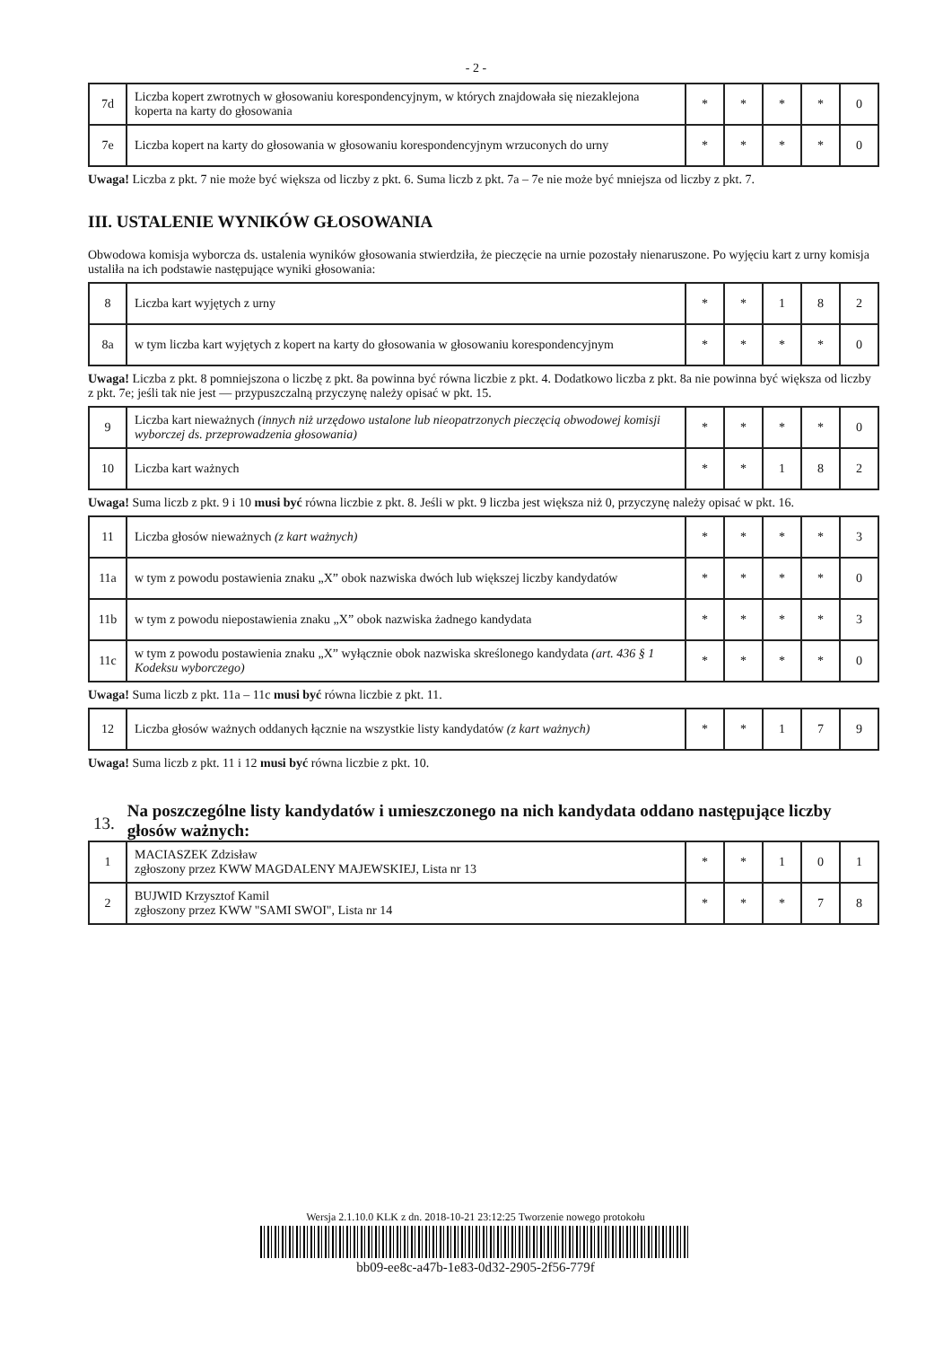- 2 -
| 7d | Liczba kopert zwrotnych w głosowaniu korespondencyjnym, w których znajdowała się niezaklejona koperta na karty do głosowania | * | * | * | * | 0 |
| 7e | Liczba kopert na karty do głosowania w głosowaniu korespondencyjnym wrzuconych do urny | * | * | * | * | 0 |
Uwaga! Liczba z pkt. 7 nie może być większa od liczby z pkt. 6. Suma liczb z pkt. 7a – 7e nie może być mniejsza od liczby z pkt. 7.
III. USTALENIE WYNIKÓW GŁOSOWANIA
Obwodowa komisja wyborcza ds. ustalenia wyników głosowania stwierdziła, że pieczęcie na urnie pozostały nienaruszone. Po wyjęciu kart z urny komisja ustaliła na ich podstawie następujące wyniki głosowania:
| 8 | Liczba kart wyjętych z urny | * | * | 1 | 8 | 2 |
| 8a | w tym liczba kart wyjętych z kopert na karty do głosowania w głosowaniu korespondencyjnym | * | * | * | * | 0 |
Uwaga! Liczba z pkt. 8 pomniejszona o liczbę z pkt. 8a powinna być równa liczbie z pkt. 4. Dodatkowo liczba z pkt. 8a nie powinna być większa od liczby z pkt. 7e; jeśli tak nie jest — przypuszczalną przyczynę należy opisać w pkt. 15.
| 9 | Liczba kart nieważnych (innych niż urzędowo ustalone lub nieopatrzonych pieczęcią obwodowej komisji wyborczej ds. przeprowadzenia głosowania) | * | * | * | * | 0 |
| 10 | Liczba kart ważnych | * | * | 1 | 8 | 2 |
Uwaga! Suma liczb z pkt. 9 i 10 musi być równa liczbie z pkt. 8. Jeśli w pkt. 9 liczba jest większa niż 0, przyczynę należy opisać w pkt. 16.
| 11 | Liczba głosów nieważnych (z kart ważnych) | * | * | * | * | 3 |
| 11a | w tym z powodu postawienia znaku „X” obok nazwiska dwóch lub większej liczby kandydatów | * | * | * | * | 0 |
| 11b | w tym z powodu niepostawienia znaku „X” obok nazwiska żadnego kandydata | * | * | * | * | 3 |
| 11c | w tym z powodu postawienia znaku „X” wyłącznie obok nazwiska skreślonego kandydata (art. 436 § 1 Kodeksu wyborczego) | * | * | * | * | 0 |
Uwaga! Suma liczb z pkt. 11a – 11c musi być równa liczbie z pkt. 11.
| 12 | Liczba głosów ważnych oddanych łącznie na wszystkie listy kandydatów (z kart ważnych) | * | * | 1 | 7 | 9 |
Uwaga! Suma liczb z pkt. 11 i 12 musi być równa liczbie z pkt. 10.
13. Na poszczególne listy kandydatów i umieszczonego na nich kandydata oddano następujące liczby głosów ważnych:
| 1 | MACIASZEK Zdzisław zgłoszony przez KWW MAGDALENY MAJEWSKIEJ, Lista nr 13 | * | * | 1 | 0 | 1 |
| 2 | BUJWID Krzysztof Kamil zgłoszony przez KWW "SAMI SWOI", Lista nr 14 | * | * | * | 7 | 8 |
Wersja 2.1.10.0 KLK z dn. 2018-10-21 23:12:25 Tworzenie nowego protokołu
bb09-ee8c-a47b-1e83-0d32-2905-2f56-779f